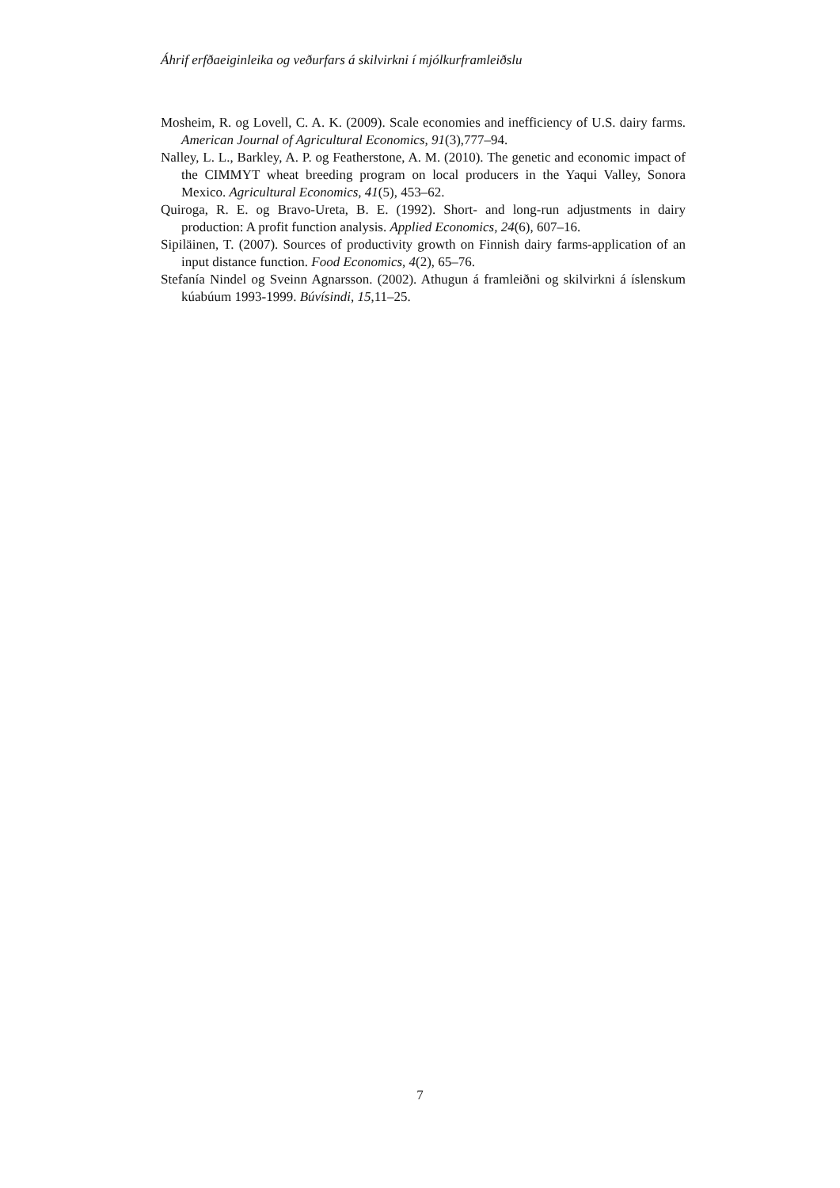Áhrif erfðaeiginleika og veðurfars á skilvirkni í mjólkurframleiðslu
Mosheim, R. og Lovell, C. A. K. (2009). Scale economies and inefficiency of U.S. dairy farms. American Journal of Agricultural Economics, 91(3),777–94.
Nalley, L. L., Barkley, A. P. og Featherstone, A. M. (2010). The genetic and economic impact of the CIMMYT wheat breeding program on local producers in the Yaqui Valley, Sonora Mexico. Agricultural Economics, 41(5), 453–62.
Quiroga, R. E. og Bravo-Ureta, B. E. (1992). Short- and long-run adjustments in dairy production: A profit function analysis. Applied Economics, 24(6), 607–16.
Sipiläinen, T. (2007). Sources of productivity growth on Finnish dairy farms-application of an input distance function. Food Economics, 4(2), 65–76.
Stefanía Nindel og Sveinn Agnarsson. (2002). Athugun á framleiðni og skilvirkni á íslenskum kúabúum 1993-1999. Búvísindi, 15,11–25.
7